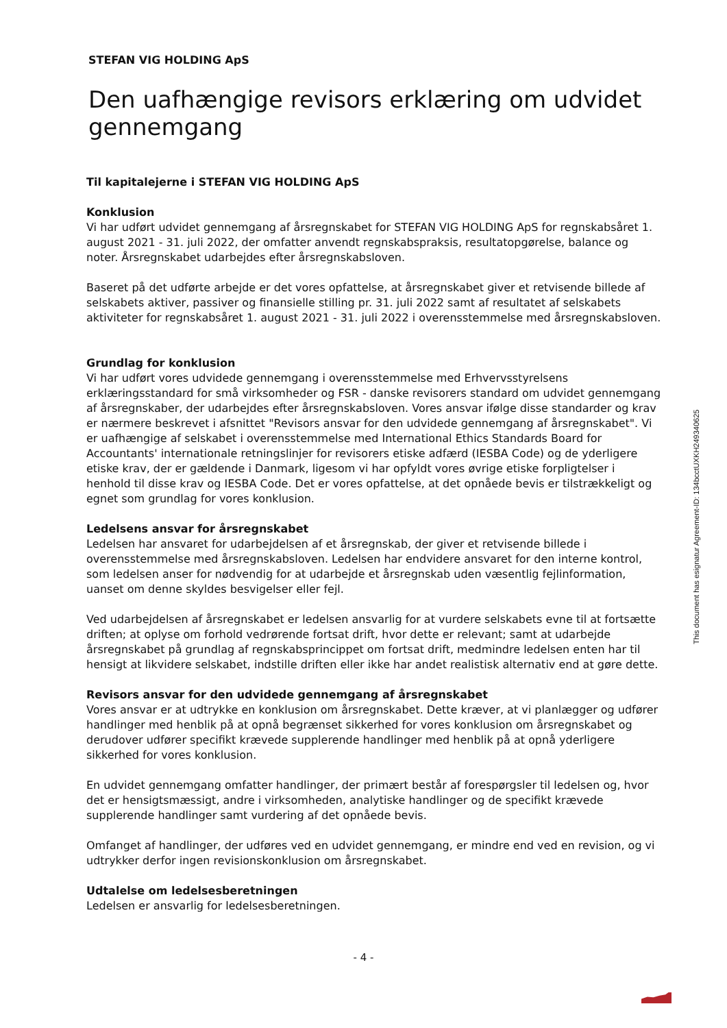STEFAN VIG HOLDING ApS
Den uafhængige revisors erklæring om udvidet gennemgang
Til kapitalejerne i STEFAN VIG HOLDING ApS
Konklusion
Vi har udført udvidet gennemgang af årsregnskabet for STEFAN VIG HOLDING ApS for regnskabsåret 1. august 2021 - 31. juli 2022, der omfatter anvendt regnskabspraksis, resultatopgørelse, balance og noter. Årsregnskabet udarbejdes efter årsregnskabsloven.
Baseret på det udførte arbejde er det vores opfattelse, at årsregnskabet giver et retvisende billede af selskabets aktiver, passiver og finansielle stilling pr. 31. juli 2022 samt af resultatet af selskabets aktiviteter for regnskabsåret 1. august 2021 - 31. juli 2022 i overensstemmelse med årsregnskabsloven.
Grundlag for konklusion
Vi har udført vores udvidede gennemgang i overensstemmelse med Erhvervsstyrelsens erklæringsstandard for små virksomheder og FSR - danske revisorers standard om udvidet gennemgang af årsregnskaber, der udarbejdes efter årsregnskabsloven. Vores ansvar ifølge disse standarder og krav er nærmere beskrevet i afsnittet "Revisors ansvar for den udvidede gennemgang af årsregnskabet". Vi er uafhængige af selskabet i overensstemmelse med International Ethics Standards Board for Accountants' internationale retningslinjer for revisorers etiske adfærd (IESBA Code) og de yderligere etiske krav, der er gældende i Danmark, ligesom vi har opfyldt vores øvrige etiske forpligtelser i henhold til disse krav og IESBA Code. Det er vores opfattelse, at det opnåede bevis er tilstrækkeligt og egnet som grundlag for vores konklusion.
Ledelsens ansvar for årsregnskabet
Ledelsen har ansvaret for udarbejdelsen af et årsregnskab, der giver et retvisende billede i overensstemmelse med årsregnskabsloven. Ledelsen har endvidere ansvaret for den interne kontrol, som ledelsen anser for nødvendig for at udarbejde et årsregnskab uden væsentlig fejlinformation, uanset om denne skyldes besvigelser eller fejl.
Ved udarbejdelsen af årsregnskabet er ledelsen ansvarlig for at vurdere selskabets evne til at fortsætte driften; at oplyse om forhold vedrørende fortsat drift, hvor dette er relevant; samt at udarbejde årsregnskabet på grundlag af regnskabsprincippet om fortsat drift, medmindre ledelsen enten har til hensigt at likvidere selskabet, indstille driften eller ikke har andet realistisk alternativ end at gøre dette.
Revisors ansvar for den udvidede gennemgang af årsregnskabet
Vores ansvar er at udtrykke en konklusion om årsregnskabet. Dette kræver, at vi planlægger og udfører handlinger med henblik på at opnå begrænset sikkerhed for vores konklusion om årsregnskabet og derudover udfører specifikt krævede supplerende handlinger med henblik på at opnå yderligere sikkerhed for vores konklusion.
En udvidet gennemgang omfatter handlinger, der primært består af forespørgsler til ledelsen og, hvor det er hensigtsmæssigt, andre i virksomheden, analytiske handlinger og de specifikt krævede supplerende handlinger samt vurdering af det opnåede bevis.
Omfanget af handlinger, der udføres ved en udvidet gennemgang, er mindre end ved en revision, og vi udtrykker derfor ingen revisionskonklusion om årsregnskabet.
Udtalelse om ledelsesberetningen
Ledelsen er ansvarlig for ledelsesberetningen.
- 4 -
This document has esignatur Agreement-ID: 134bcctUXKH249340625